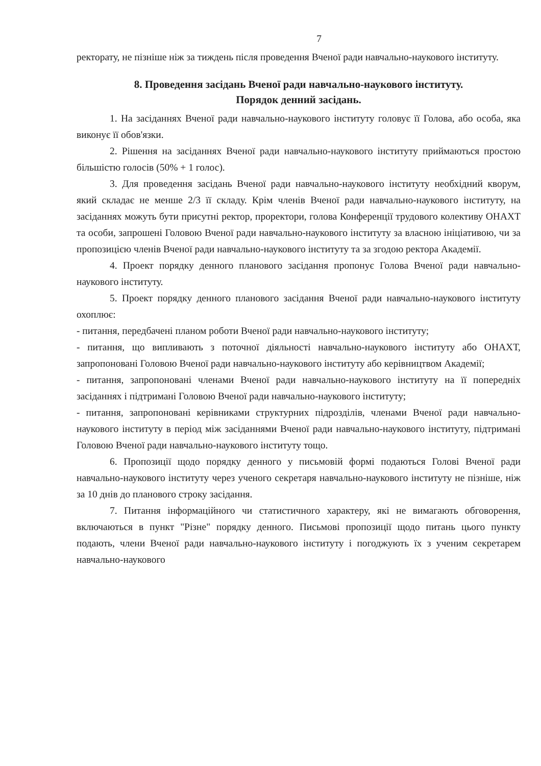7
ректорату, не пізніше ніж за тиждень після проведення Вченої ради навчально-наукового інституту.
8. Проведення засідань Вченої ради навчально-наукового інституту.
Порядок денний засідань.
1. На засіданнях Вченої ради навчально-наукового інституту головує її Голова, або особа, яка виконує її обов'язки.
2. Рішення на засіданнях Вченої ради навчально-наукового інституту приймаються простою більшістю голосів (50% + 1 голос).
3. Для проведення засідань Вченої ради навчально-наукового інституту необхідний кворум, який складає не менше 2/3 її складу. Крім членів Вченої ради навчально-наукового інституту, на засіданнях можуть бути присутні ректор, проректори, голова Конференції трудового колективу ОНАХТ та особи, запрошені Головою Вченої ради навчально-наукового інституту за власною ініціативою, чи за пропозицією членів Вченої ради навчально-наукового інституту та за згодою ректора Академії.
4. Проект порядку денного планового засідання пропонує Голова Вченої ради навчально-наукового інституту.
5. Проект порядку денного планового засідання Вченої ради навчально-наукового інституту охоплює:
- питання, передбачені планом роботи Вченої ради навчально-наукового інституту;
- питання, що випливають з поточної діяльності навчально-наукового інституту або ОНАХТ, запропоновані Головою Вченої ради навчально-наукового інституту або керівництвом Академії;
- питання, запропоновані членами Вченої ради навчально-наукового інституту на її попередніх засіданнях і підтримані Головою Вченої ради навчально-наукового інституту;
- питання, запропоновані керівниками структурних підрозділів, членами Вченої ради навчально-наукового інституту в період між засіданнями Вченої ради навчально-наукового інституту, підтримані Головою Вченої ради навчально-наукового інституту тощо.
6. Пропозиції щодо порядку денного у письмовій формі подаються Голові Вченої ради навчально-наукового інституту через ученого секретаря навчально-наукового інституту не пізніше, ніж за 10 днів до планового строку засідання.
7. Питання інформаційного чи статистичного характеру, які не вимагають обговорення, включаються в пункт "Різне" порядку денного. Письмові пропозиції щодо питань цього пункту подають, члени Вченої ради навчально-наукового інституту і погоджують їх з ученим секретарем навчально-наукового